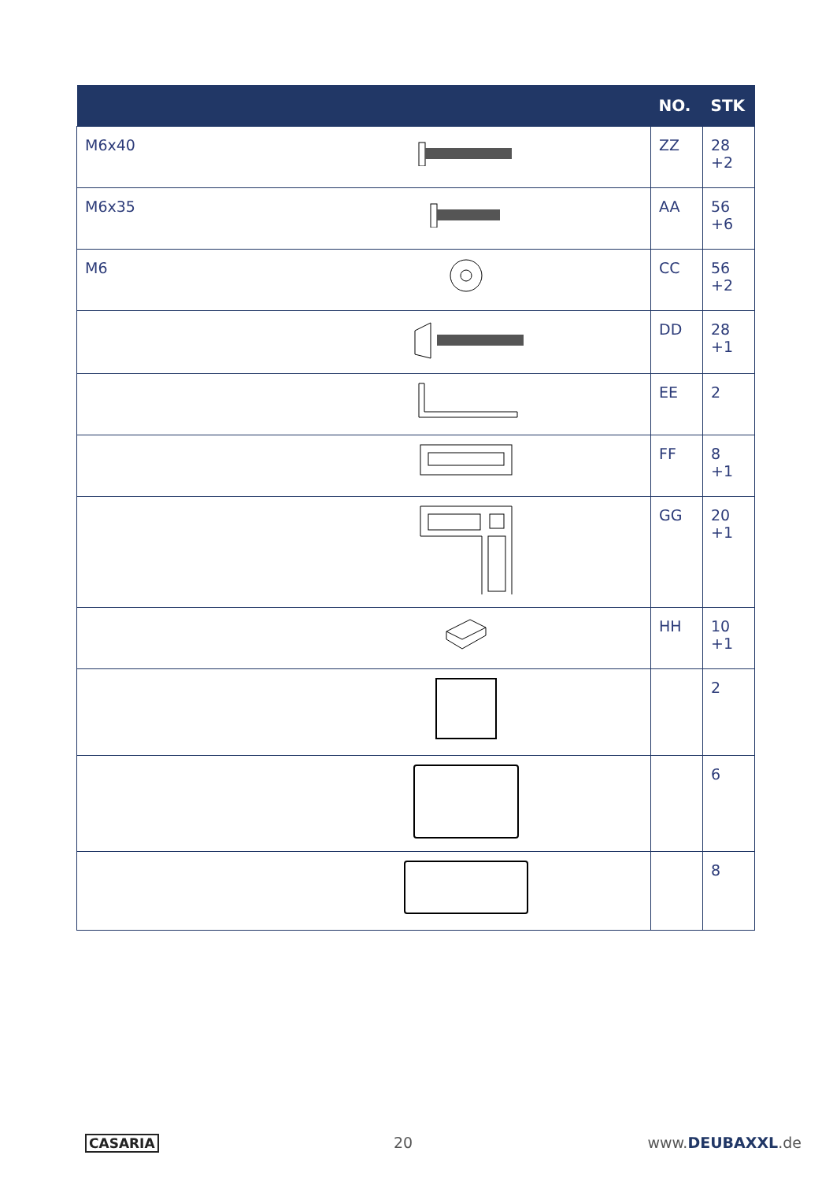| | | NO. | STK |
| --- | --- | --- | --- |
| M6x40 | | ZZ | 28 +2 |
| M6x35 | | AA | 56 +6 |
| M6 | | CC | 56 +2 |
| | | DD | 28 +1 |
| | | EE | 2 |
| | | FF | 8 +1 |
| | | GG | 20 +1 |
| | | HH | 10 +1 |
| | | | 2 |
| | | | 6 |
| | | | 8 |
CASARIA 20 www.DEUBAXXL.de